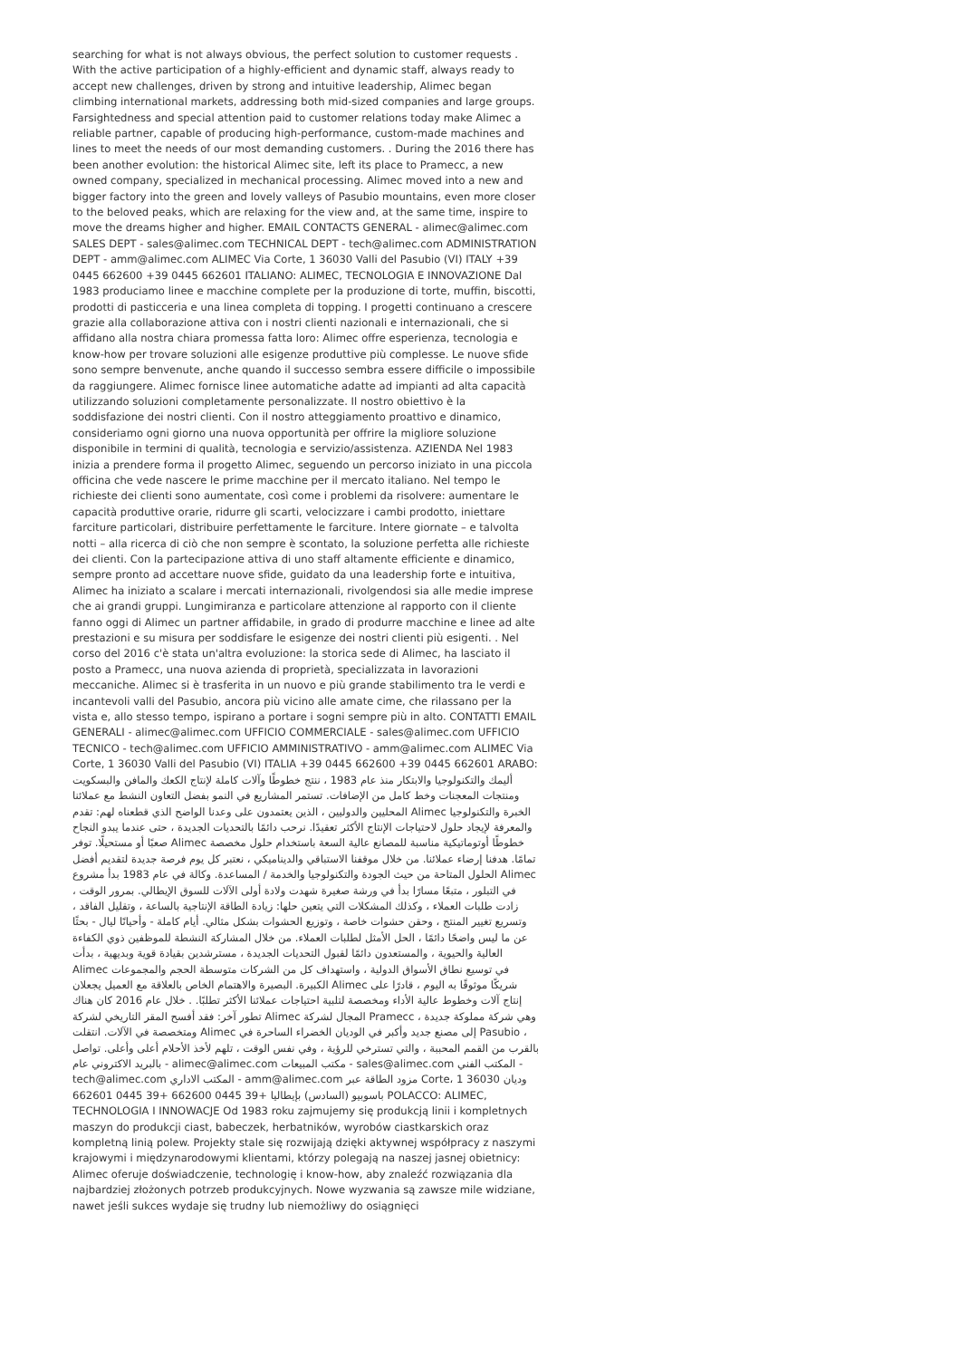searching for what is not always obvious, the perfect solution to customer requests . With the active participation of a highly-efficient and dynamic staff, always ready to accept new challenges, driven by strong and intuitive leadership, Alimec began climbing international markets, addressing both mid-sized companies and large groups. Farsightedness and special attention paid to customer relations today make Alimec a reliable partner, capable of producing high-performance, custom-made machines and lines to meet the needs of our most demanding customers. . During the 2016 there has been another evolution: the historical Alimec site, left its place to Pramecc, a new owned company, specialized in mechanical processing. Alimec moved into a new and bigger factory into the green and lovely valleys of Pasubio mountains, even more closer to the beloved peaks, which are relaxing for the view and, at the same time, inspire to move the dreams higher and higher. EMAIL CONTACTS GENERAL - alimec@alimec.com SALES DEPT - sales@alimec.com TECHNICAL DEPT - tech@alimec.com ADMINISTRATION DEPT - amm@alimec.com ALIMEC Via Corte, 1 36030 Valli del Pasubio (VI) ITALY +39 0445 662600 +39 0445 662601 ITALIANO: ALIMEC, TECNOLOGIA E INNOVAZIONE Dal 1983 produciamo linee e macchine complete per la produzione di torte, muffin, biscotti, prodotti di pasticceria e una linea completa di topping. I progetti continuano a crescere grazie alla collaborazione attiva con i nostri clienti nazionali e internazionali, che si affidano alla nostra chiara promessa fatta loro: Alimec offre esperienza, tecnologia e know-how per trovare soluzioni alle esigenze produttive più complesse. Le nuove sfide sono sempre benvenute, anche quando il successo sembra essere difficile o impossibile da raggiungere. Alimec fornisce linee automatiche adatte ad impianti ad alta capacità utilizzando soluzioni completamente personalizzate. Il nostro obiettivo è la soddisfazione dei nostri clienti. Con il nostro atteggiamento proattivo e dinamico, consideriamo ogni giorno una nuova opportunità per offrire la migliore soluzione disponibile in termini di qualità, tecnologia e servizio/assistenza. AZIENDA Nel 1983 inizia a prendere forma il progetto Alimec, seguendo un percorso iniziato in una piccola officina che vede nascere le prime macchine per il mercato italiano. Nel tempo le richieste dei clienti sono aumentate, così come i problemi da risolvere: aumentare le capacità produttive orarie, ridurre gli scarti, velocizzare i cambi prodotto, iniettare farciture particolari, distribuire perfettamente le farciture. Intere giornate – e talvolta notti – alla ricerca di ciò che non sempre è scontato, la soluzione perfetta alle richieste dei clienti. Con la partecipazione attiva di uno staff altamente efficiente e dinamico, sempre pronto ad accettare nuove sfide, guidato da una leadership forte e intuitiva, Alimec ha iniziato a scalare i mercati internazionali, rivolgendosi sia alle medie imprese che ai grandi gruppi. Lungimiranza e particolare attenzione al rapporto con il cliente fanno oggi di Alimec un partner affidabile, in grado di produrre macchine e linee ad alte prestazioni e su misura per soddisfare le esigenze dei nostri clienti più esigenti. . Nel corso del 2016 c'è stata un'altra evoluzione: la storica sede di Alimec, ha lasciato il posto a Pramecc, una nuova azienda di proprietà, specializzata in lavorazioni meccaniche. Alimec si è trasferita in un nuovo e più grande stabilimento tra le verdi e incantevoli valli del Pasubio, ancora più vicino alle amate cime, che rilassano per la vista e, allo stesso tempo, ispirano a portare i sogni sempre più in alto. CONTATTI EMAIL GENERALI - alimec@alimec.com UFFICIO COMMERCIALE - sales@alimec.com UFFICIO TECNICO - tech@alimec.com UFFICIO AMMINISTRATIVO - amm@alimec.com ALIMEC Via Corte, 1 36030 Valli del Pasubio (VI) ITALIA +39 0445 662600 +39 0445 662601 ARABO: أليمك والتكنولوجيا والابتكار منذ عام 1983 ، ننتج خطوطًا وآلات كاملة لإنتاج الكعك والمافن والبسكويت ومنتجات المعجنات وخط كامل من الإضافات. تستمر المشاريع في النمو بفضل التعاون النشط مع عملائنا المحليين والدوليين ، الذين يعتمدون على وعدنا الواضح الذي قطعناه لهم: تقدم Alimec الخبرة والتكنولوجيا والمعرفة لإيجاد حلول لاحتياجات الإنتاج الأكثر تعقيدًا. نرحب دائمًا بالتحديات الجديدة ، حتى عندما يبدو النجاح صعبًا أو مستحيلًا. توفر Alimec خطوطًا أوتوماتيكية مناسبة للمصانع عالية السعة باستخدام حلول مخصصة تمامًا. هدفنا إرضاء عملائنا. من خلال موقفنا الاستباقي والديناميكي ، نعتبر كل يوم فرصة جديدة لتقديم أفضل الحلول المتاحة من حيث الجودة والتكنولوجيا والخدمة / المساعدة. وكالة في عام 1983 بدأ مشروع Alimec في التبلور ، متبعًا مسارًا بدأ في ورشة صغيرة شهدت ولادة أولى الآلات للسوق الإيطالي. بمرور الوقت ، زادت طلبات العملاء ، وكذلك المشكلات التي يتعين حلها: زيادة الطاقة الإنتاجية بالساعة ، وتقليل الفاقد ، وتسريع تغيير المنتج ، وحقن حشوات خاصة ، وتوزيع الحشوات بشكل مثالي. أيام كاملة - وأحيانًا ليال - بحثًا عن ما ليس واضحًا دائمًا ، الحل الأمثل لطلبات العملاء. من خلال المشاركة النشطة للموظفين ذوي الكفاءة العالية والحيوية ، والمستعدون دائمًا لقبول التحديات الجديدة ، مسترشدين بقيادة قوية وبديهية ، بدأت Alimec في توسيع نطاق الأسواق الدولية ، واستهداف كل من الشركات متوسطة الحجم والمجموعات الكبيرة. البصيرة والاهتمام الخاص بالعلاقة مع العميل يجعلان Alimec شريكًا موثوقًا به اليوم ، قادرًا على إنتاج آلات وخطوط عالية الأداء ومخصصة لتلبية احتياجات عملائنا الأكثر تطلبًا. . خلال عام 2016 كان هناك تطور آخر: فقد أفسح المقر التاريخي لشركة Alimec المجال لشركة Pramecc ، وهي شركة مملوكة جديدة ومتخصصة في الآلات. انتقلت Alimec إلى مصنع جديد وأكبر في الوديان الخضراء الساحرة في Pasubio ، بالقرب من القمم المحببة ، والتي تسترخي للرؤية ، وفي نفس الوقت ، تلهم لأخذ الأحلام أعلى وأعلى. تواصل بالبريد الاكتروني عام - alimec@alimec.com مكتب المبيعات - sales@alimec.com المكتب الفني - tech@alimec.com المكتب الاداري - amm@alimec.com مزود الطاقة عبر Corte، 1 36030 وديان باسوبيو (السادس) بإيطاليا +39 0445 662600 +39 0445 662601 POLACCO: ALIMEC, TECHNOLOGIA I INNOWACJE Od 1983 roku zajmujemy się produkcją linii i kompletnych maszyn do produkcji ciast, babeczek, herbatników, wyrobów ciastkarskich oraz kompletną linią polew. Projekty stale się rozwijają dzięki aktywnej współpracy z naszymi krajowymi i międzynarodowymi klientami, którzy polegają na naszej jasnej obietnicy: Alimec oferuje doświadczenie, technologię i know-how, aby znaleźć rozwiązania dla najbardziej złożonych potrzeb produkcyjnych. Nowe wyzwania są zawsze mile widziane, nawet jeśli sukces wydaje się trudny lub niemożliwy do osiągnięci